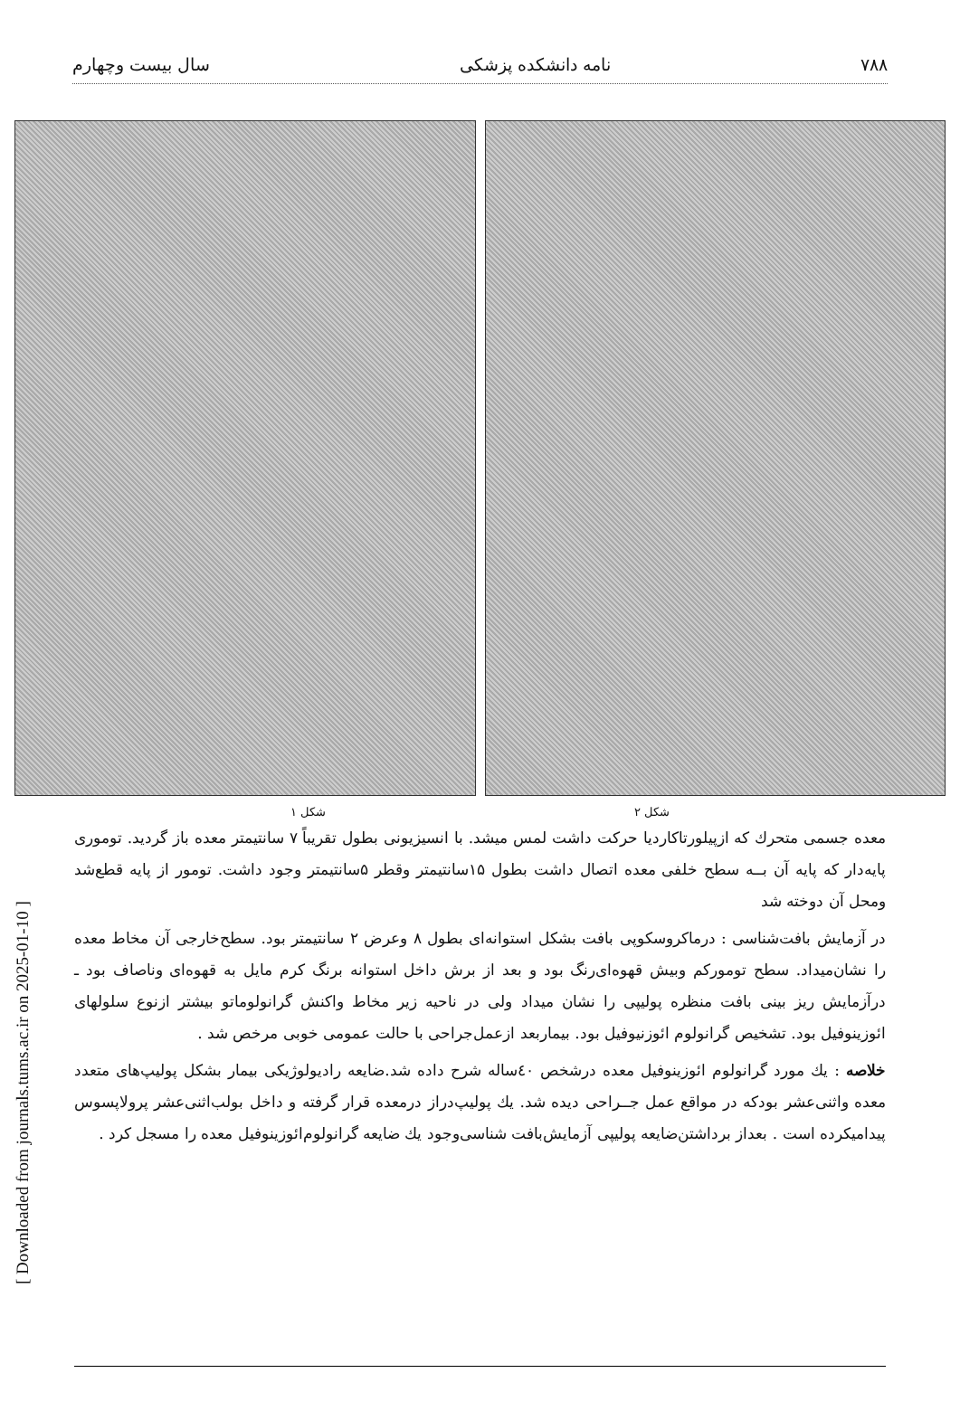[ Downloaded from journals.tums.ac.ir on 2025-01-10 ]
۷۸۸ نامه دانشکده پزشکی سال بیست وچهارم
شکل ۲ شکل ۱
معده جسمی متحرك كه ازپیلورتاکاردیا حرکت داشت لمس میشد. با انسیزیونی بطول تقریباً ۷ سانتیمتر معده باز گردید. توموری پایه‌دار که پایه آن بــه سطح خلفی معده اتصال داشت بطول ۱۵سانتیمتر وقطر ۵سانتیمتر وجود داشت. تومور از پایه قطع‌شد ومحل آن دوخته شد
در آزمایش بافت‌شناسی : درماکروسکوپی بافت بشکل استوانه‌ای بطول ۸ وعرض ۲ سانتیمتر بود. سطح‌خارجی آن مخاط معده را نشان‌میداد. سطح تومورکم وبیش قهوه‌ای‌رنگ بود و بعد از برش داخل استوانه برنگ کرم مایل به قهوه‌ای وناصاف بود ـ درآزمایش ریز بینی بافت منظره پولیپی را نشان میداد ولی در ناحیه زیر مخاط واکنش گرانولوماتو بیشتر ازنوع سلولهای ائوزینوفیل بود. تشخیص گرانولوم ائوزنیوفیل بود. بیماربعد ازعمل‌جراحی با حالت عمومی خوبی مرخص شد .
خلاصه : یك مورد گرانولوم ائوزینوفیل معده درشخص ٤٠ساله شرح داده شد.ضایعه رادیولوژیکی بیمار بشکل پولیپ‌های متعدد معده واثنی‌عشر بودکه در مواقع عمل جــراحی دیده شد. یك پولیپ‌دراز درمعده قرار گرفته و داخل بولب‌اثنی‌عشر پرولاپسوس پیدامیکرده است . بعداز برداشتن‌ضایعه پولیپی آزمایش‌بافت شناسی‌وجود یك ضایعه گرانولوم‌ائوزینوفیل معده را مسجل کرد .